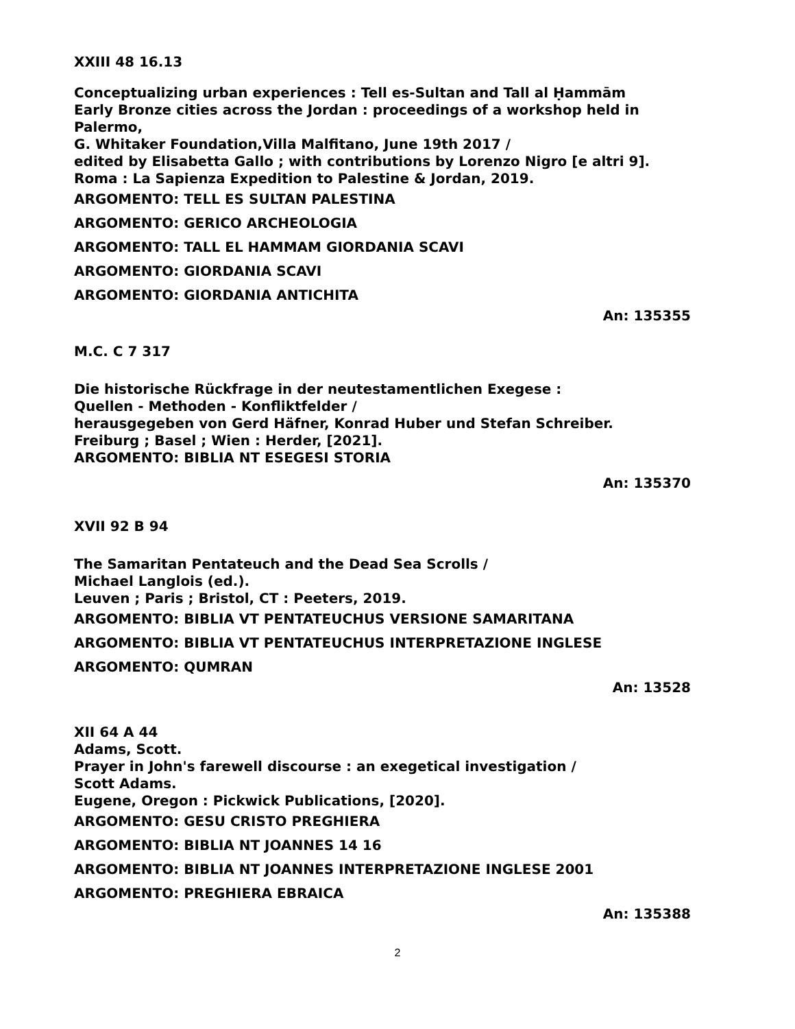XXIII 48 16.13
Conceptualizing urban experiences : Tell es-Sultan and Tall al Ḥammām
Early Bronze cities across the Jordan : proceedings of a workshop held in Palermo,
G. Whitaker Foundation,Villa Malfitano, June 19th 2017 /
edited by Elisabetta Gallo ; with contributions by Lorenzo Nigro [e altri 9].
Roma : La Sapienza Expedition to Palestine & Jordan, 2019.
ARGOMENTO: TELL ES SULTAN PALESTINA
ARGOMENTO: GERICO ARCHEOLOGIA
ARGOMENTO: TALL EL HAMMAM GIORDANIA SCAVI
ARGOMENTO: GIORDANIA SCAVI
ARGOMENTO: GIORDANIA ANTICHITA
An: 135355
M.C. C 7 317
Die historische Rückfrage in der neutestamentlichen Exegese :
Quellen - Methoden - Konfliktfelder /
herausgegeben von Gerd Häfner, Konrad Huber und Stefan Schreiber.
Freiburg ; Basel ; Wien : Herder, [2021].
ARGOMENTO: BIBLIA NT ESEGESI STORIA
An: 135370
XVII 92 B 94
The Samaritan Pentateuch and the Dead Sea Scrolls /
Michael Langlois (ed.).
Leuven ; Paris ; Bristol, CT : Peeters, 2019.
ARGOMENTO: BIBLIA VT PENTATEUCHUS VERSIONE SAMARITANA
ARGOMENTO: BIBLIA VT PENTATEUCHUS INTERPRETAZIONE INGLESE
ARGOMENTO: QUMRAN
An: 13528
XII 64 A 44
Adams, Scott.
Prayer in John's farewell discourse : an exegetical investigation /
Scott Adams.
Eugene, Oregon : Pickwick Publications, [2020].
ARGOMENTO: GESU CRISTO PREGHIERA
ARGOMENTO: BIBLIA NT JOANNES 14 16
ARGOMENTO: BIBLIA NT JOANNES INTERPRETAZIONE INGLESE 2001
ARGOMENTO: PREGHIERA EBRAICA
An: 135388
2